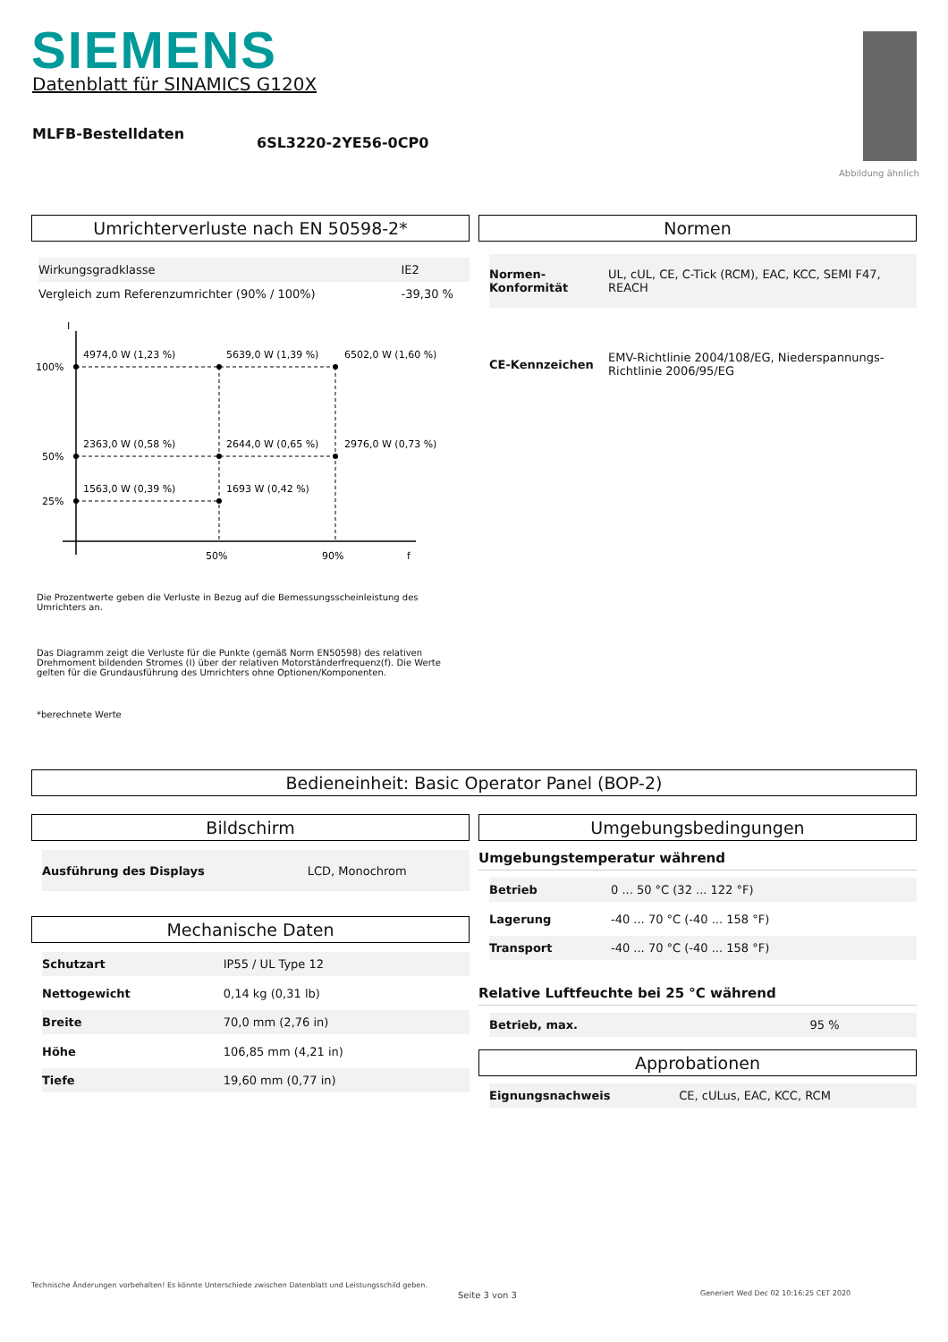SIEMENS
Datenblatt für SINAMICS G120X
MLFB-Bestelldaten
6SL3220-2YE56-0CP0
Abbildung ähnlich
Umrichterverluste nach EN 50598-2*
| Wirkungsgradklasse | IE2 |
| Vergleich zum Referenzumrichter (90% / 100%) | -39,30 % |
I
100%
50%
25%
4974,0 W (1,23 %)
5639,0 W (1,39 %)
6502,0 W (1,60 %)
2363,0 W (0,58 %)
2644,0 W (0,65 %)
2976,0 W (0,73 %)
1563,0 W (0,39 %)
1693 W (0,42 %)
50%
90%
f
Die Prozentwerte geben die Verluste in Bezug auf die Bemessungsscheinleistung des Umrichters an.
Das Diagramm zeigt die Verluste für die Punkte (gemäß Norm EN50598) des relativen Drehmoment bildenden Stromes (I) über der relativen Motorständerfrequenz(f). Die Werte gelten für die Grundausführung des Umrichters ohne Optionen/Komponenten.
*berechnete Werte
Normen
| Normen-Konformität | UL, cUL, CE, C-Tick (RCM), EAC, KCC, SEMI F47, REACH |
| CE-Kennzeichen | EMV-Richtlinie 2004/108/EG, Niederspannungs-Richtlinie 2006/95/EG |
Bedieneinheit: Basic Operator Panel (BOP-2)
Bildschirm
| Ausführung des Displays | LCD, Monochrom |
Mechanische Daten
| Schutzart | IP55 / UL Type 12 |
| Nettogewicht | 0,14 kg (0,31 lb) |
| Breite | 70,0 mm (2,76 in) |
| Höhe | 106,85 mm (4,21 in) |
| Tiefe | 19,60 mm (0,77 in) |
Umgebungsbedingungen
Umgebungstemperatur während
| Betrieb | 0 ... 50 °C (32 ... 122 °F) |
| Lagerung | -40 ... 70 °C (-40 ... 158 °F) |
| Transport | -40 ... 70 °C (-40 ... 158 °F) |
Relative Luftfeuchte bei 25 °C während
| Betrieb, max. | 95 % |
Approbationen
| Eignungsnachweis | CE, cULus, EAC, KCC, RCM |
Technische Änderungen vorbehalten! Es könnte Unterschiede zwischen Datenblatt und Leistungsschild geben.
Seite 3 von 3
Generiert Wed Dec 02 10:16:25 CET 2020